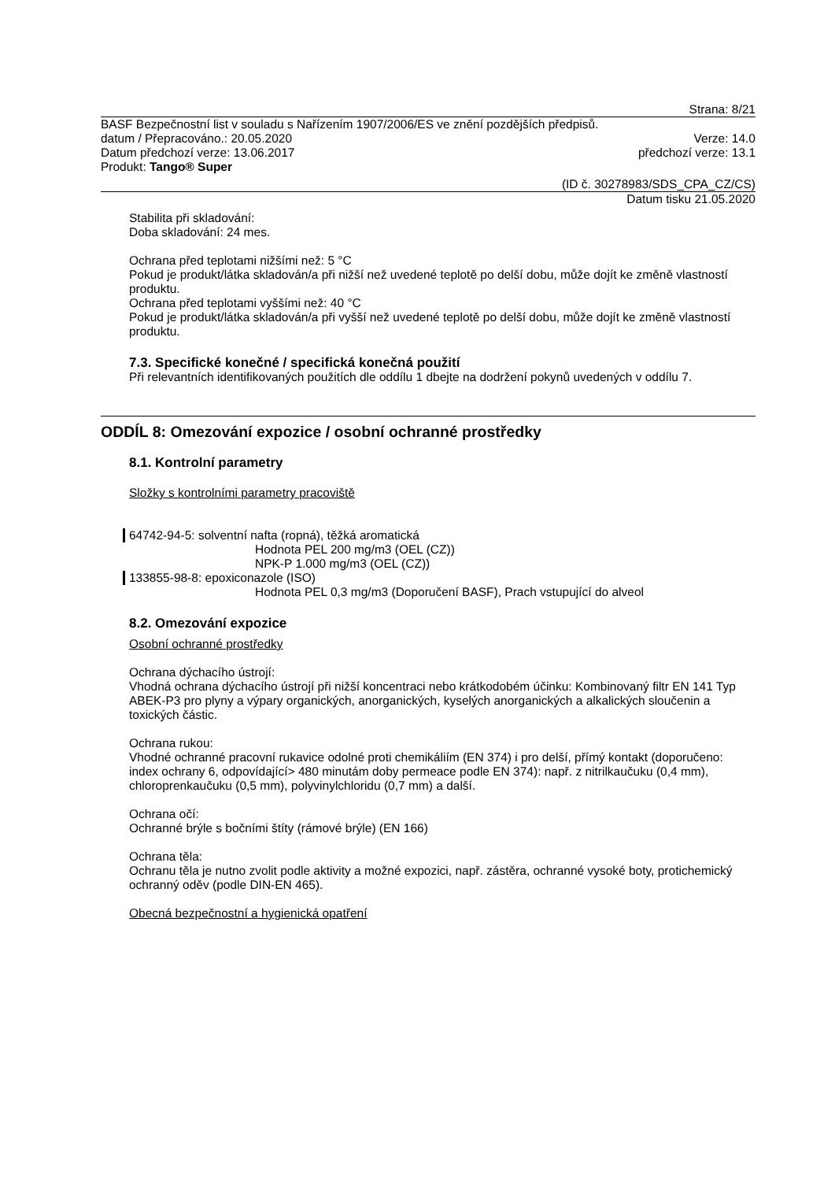Strana: 8/21
BASF Bezpečnostní list v souladu s Nařízením 1907/2006/ES ve znění pozdějších předpisů.
datum / Přepracováno.: 20.05.2020 Verze: 14.0
Datum předchozí verze: 13.06.2017 předchozí verze: 13.1
Produkt: Tango® Super
(ID č. 30278983/SDS_CPA_CZ/CS)
Datum tisku 21.05.2020
Stabilita při skladování:
Doba skladování: 24 mes.
Ochrana před teplotami nižšími než: 5 °C
Pokud je produkt/látka skladován/a při nižší než uvedené teplotě po delší dobu, může dojít ke změně vlastností produktu.
Ochrana před teplotami vyššími než: 40 °C
Pokud je produkt/látka skladován/a při vyšší než uvedené teplotě po delší dobu, může dojít ke změně vlastností produktu.
7.3. Specifické konečné / specifická konečná použití
Při relevantních identifikovaných použitích dle oddílu 1 dbejte na dodržení pokynů uvedených v oddílu 7.
ODDÍL 8: Omezování expozice / osobní ochranné prostředky
8.1. Kontrolní parametry
Složky s kontrolními parametry pracoviště
64742-94-5: solventní nafta (ropná), těžká aromatická
Hodnota PEL 200 mg/m3 (OEL (CZ))
NPK-P 1.000 mg/m3 (OEL (CZ))
133855-98-8: epoxiconazole (ISO)
Hodnota PEL 0,3 mg/m3 (Doporučení BASF), Prach vstupující do alveol
8.2. Omezování expozice
Osobní ochranné prostředky
Ochrana dýchacího ústrojí:
Vhodná ochrana dýchacího ústrojí při nižší koncentraci nebo krátkodobém účinku: Kombinovaný filtr EN 141 Typ ABEK-P3 pro plyny a výpary organických, anorganických, kyselých anorganických a alkalických sloučenin a toxických částic.
Ochrana rukou:
Vhodné ochranné pracovní rukavice odolné proti chemikáliím (EN 374) i pro delší, přímý kontakt (doporučeno: index ochrany 6, odpovídající> 480 minutám doby permeace podle EN 374): např. z nitrilkaučuku (0,4 mm), chloroprenkaučuku (0,5 mm), polyvinylchloridu (0,7 mm) a další.
Ochrana očí:
Ochranné brýle s bočními štíty (rámové brýle) (EN 166)
Ochrana těla:
Ochranu těla je nutno zvolit podle aktivity a možné expozici, např. zástěra, ochranné vysoké boty, protichemický ochranný oděv (podle DIN-EN 465).
Obecná bezpečnostní a hygienická opatření